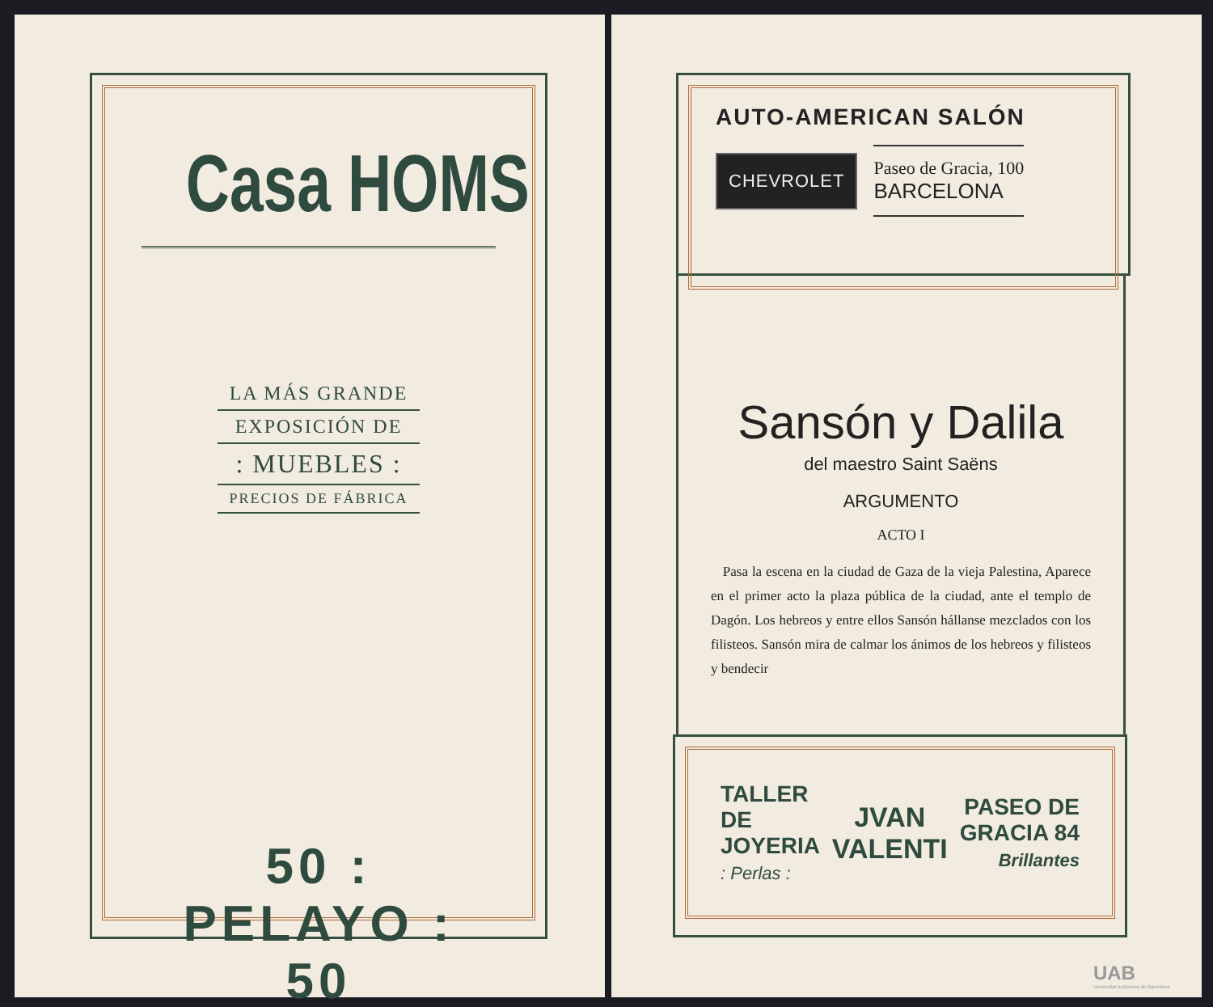Casa HOMS
LA MÁS GRANDE
EXPOSICIÓN DE
: MUEBLES :
PRECIOS DE FÁBRICA
50 : PELAYO : 50
AUTO-AMERICAN SALÓN
CHEVROLET
Paseo de Gracia, 100
BARCELONA
Sansón y Dalila
del maestro Saint Saëns
ARGUMENTO
ACTO I
Pasa la escena en la ciudad de Gaza de la vieja Palestina, Aparece en el primer acto la plaza pública de la ciudad, ante el templo de Dagón. Los hebreos y entre ellos Sansón hállanse mezclados con los filisteos. Sansón mira de calmar los ánimos de los hebreos y filisteos y bendecir
TALLER
DE
JOYERIA
: Perlas :
JVAN
VALENTI
PASEO DE
GRACIA 84
Brillantes
UAB
Universitat Autònoma de Barcelona